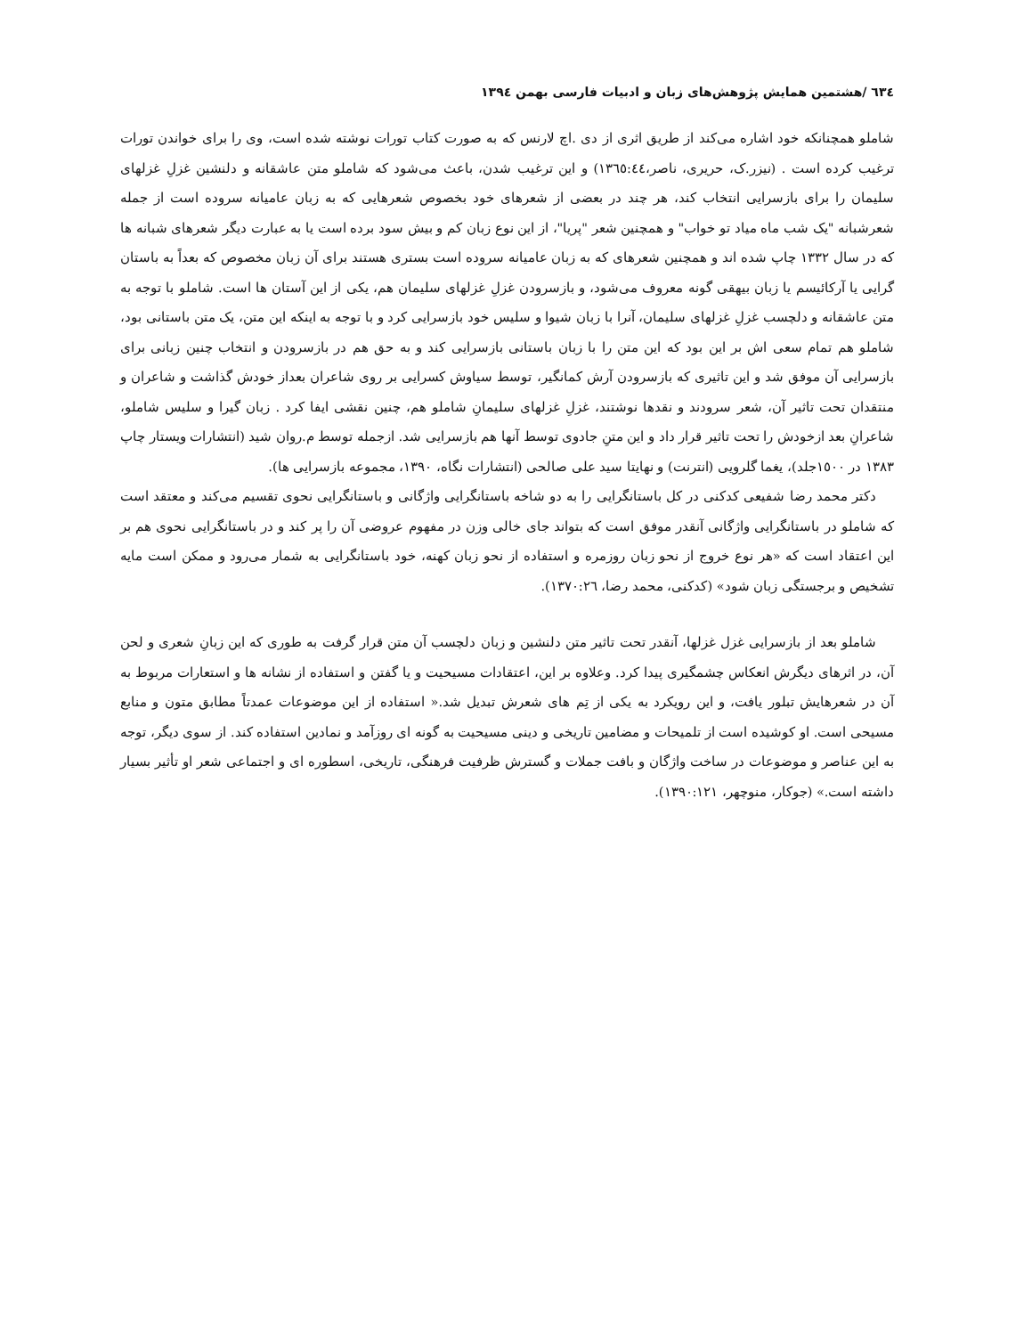٦٣٤ /هشتمین همایش پژوهش‌های زبان و ادبیات فارسی بهمن ١٣٩٤
شاملو همچنانکه خود اشاره می‌کند از طریق اثری از دی .اچ لارنس که به صورت کتاب تورات نوشته شده است، وی را برای خواندن تورات ترغیب کرده است . (نیزر.ک، حریری، ناصر،١٣٦٥:٤٤) و این ترغیب شدن، باعث می‌شود که شاملو متن عاشقانه و دلنشین غزلِ غزلهای سلیمان را برای بازسرایی انتخاب کند، هر چند در بعضی از شعرهای خود بخصوص شعرهایی که به زبان عامیانه سروده است از جمله شعرشبانه "یک شب ماه میاد تو خواب" و همچنین شعر "پریا"، از این نوع زبان کم و بیش سود برده است یا به عبارت دیگر شعرهای شبانه ها که در سال ١٣٣٢ چاپ شده اند و همچنین شعرهای که به زبان عامیانه سروده است بستری هستند برای آن زبان مخصوص که بعداً به باستان گرایی یا آرکائیسم یا زبان بیهقی گونه معروف می‌شود، و بازسرودن غزلِ غزلهای سلیمان هم، یکی از این آستان ها است. شاملو با توجه به متن عاشقانه و دلچسب غزلِ غزلهای سلیمان، آنرا با زبان شیوا و سلیس خود بازسرایی کرد و با توجه به اینکه این متن، یک متن باستانی بود، شاملو هم تمام سعی اش بر این بود که این متن را با زبان باستانی بازسرایی کند و به حق هم در بازسرودن و انتخاب چنین زبانی برای بازسرایی آن موفق شد و این تاثیری که بازسرودن آرش کمانگیر، توسط سیاوش کسرایی بر روی شاعران بعداز خودش گذاشت و شاعران و منتقدان تحت تاثیر آن، شعر سرودند و نقدها نوشتند، غزلِ غزلهای سلیمانِ شاملو هم، چنین نقشی ایفا کرد . زبان گیرا و سلیس شاملو، شاعرانِ بعد ازخودش را تحت تاثیر قرار داد و این متنِ جادوی توسط آنها هم بازسرایی شد. ازجمله توسط م.روان شید (انتشارات ویستار چاپ ١٣٨٣ در ١٥٠٠جلد)، یغما گلرویی (انترنت) و نهایتا سید علی صالحی (انتشارات نگاه، ١٣٩٠، مجموعه بازسرایی ها).
دکتر محمد رضا شفیعی کدکنی در کل باستانگرایی را به دو شاخه باستانگرایی واژگانی و باستانگرایی نحوی تقسیم می‌کند و معتقد است که شاملو در باستانگرایی واژگانی آنقدر موفق است که بتواند جای خالی وزن در مفهوم عروضی آن را پر کند و در باستانگرایی نحوی هم بر این اعتقاد است که «هر نوع خروج از نحو زبان روزمره و استفاده از نحو زبان کهنه، خود باستانگرایی به شمار می‌رود و ممکن است مایه تشخیص و برجستگی زبان شود» (کدکنی، محمد رضا، ١٣٧٠:٢٦).
شاملو بعد از بازسرایی غزل غزلها، آنقدر تحت تاثیر متن دلنشین و زبان دلچسب آن متن قرار گرفت به طوری که این زبانِ شعری و لحن آن، در اثرهای دیگرش انعکاس چشمگیری پیدا کرد. وعلاوه بر این، اعتقادات مسیحیت و یا گفتن و استفاده از نشانه ها و استعارات مربوط به آن در شعرهایش تبلور یافت، و این رویکرد به یکی از تِم های شعرش تبدیل شد.« استفاده از این موضوعات عمدتاً مطابق متون و منابع مسیحی است. او کوشیده است از تلمیحات و مضامین تاریخی و دینی مسیحیت به گونه ای روزآمد و نمادین استفاده کند. از سوی دیگر، توجه به این عناصر و موضوعات در ساخت واژگان و بافت جملات و گسترش ظرفیت فرهنگی، تاریخی، اسطوره ای و اجتماعی شعر او تأثیر بسیار داشته است.» (جوکار، منوچهر، ١٣٩٠:١٢١).